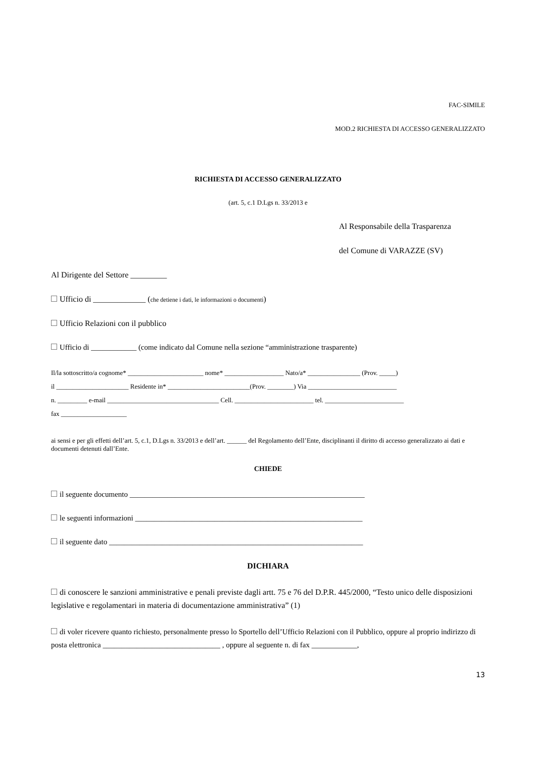FAC-SIMILE
MOD.2 RICHIESTA DI ACCESSO GENERALIZZATO
RICHIESTA DI ACCESSO GENERALIZZATO
(art. 5, c.1 D.Lgs n. 33/2013 e
Al Responsabile della Trasparenza
del Comune di VARAZZE (SV)
Al Dirigente del Settore _________
Ufficio di _____________ (che detiene i dati, le informazioni o documenti)
Ufficio Relazioni con il pubblico
Ufficio di ____________ (come indicato dal Comune nella sezione “amministrazione trasparente)
Il/la sottoscritto/a cognome* _______________________ nome* __________________ Nato/a* ________________ (Prov. _____)
il ______________________ Residente in* _________________________(Prov. ________) Via ___________________________
n. _________ e-mail __________________________________ Cell. ________________________ tel. ________________________
fax ____________________
ai sensi e per gli effetti dell’art. 5, c.1, D.Lgs n. 33/2013 e dell’art. ______ del Regolamento dell’Ente, disciplinanti il diritto di accesso generalizzato ai dati e documenti detenuti dall’Ente.
CHIEDE
il seguente documento ______________________________________________________________
le seguenti informazioni ____________________________________________________________
il seguente dato ___________________________________________________________________
DICHIARA
di conoscere le sanzioni amministrative e penali previste dagli artt. 75 e 76 del D.P.R. 445/2000, “Testo unico delle disposizioni legislative e regolamentari in materia di documentazione amministrativa” (1)
di voler ricevere quanto richiesto, personalmente presso lo Sportello dell’Ufficio Relazioni con il Pubblico, oppure al proprio indirizzo di posta elettronica _______________________________ , oppure al seguente n. di fax ____________,
13